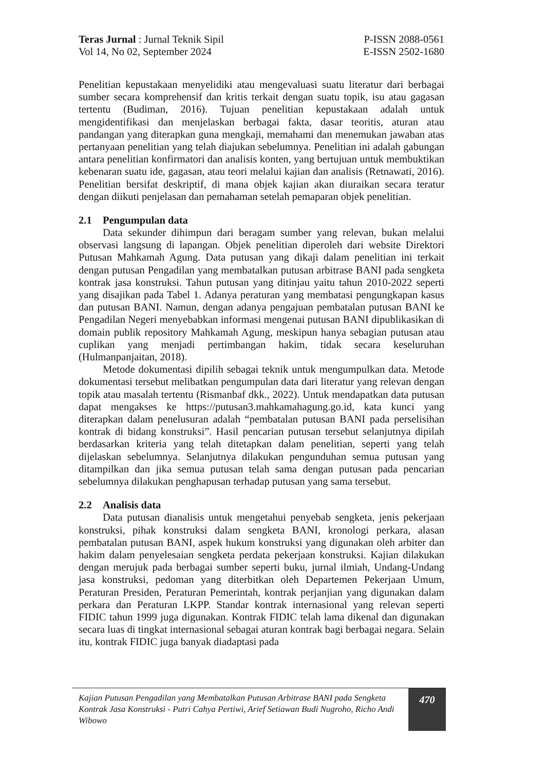Teras Jurnal : Jurnal Teknik Sipil
Vol 14, No 02, September 2024
P-ISSN 2088-0561
E-ISSN 2502-1680
Penelitian kepustakaan menyelidiki atau mengevaluasi suatu literatur dari berbagai sumber secara komprehensif dan kritis terkait dengan suatu topik, isu atau gagasan tertentu (Budiman, 2016). Tujuan penelitian kepustakaan adalah untuk mengidentifikasi dan menjelaskan berbagai fakta, dasar teoritis, aturan atau pandangan yang diterapkan guna mengkaji, memahami dan menemukan jawaban atas pertanyaan penelitian yang telah diajukan sebelumnya. Penelitian ini adalah gabungan antara penelitian konfirmatori dan analisis konten, yang bertujuan untuk membuktikan kebenaran suatu ide, gagasan, atau teori melalui kajian dan analisis (Retnawati, 2016). Penelitian bersifat deskriptif, di mana objek kajian akan diuraikan secara teratur dengan diikuti penjelasan dan pemahaman setelah pemaparan objek penelitian.
2.1 Pengumpulan data
Data sekunder dihimpun dari beragam sumber yang relevan, bukan melalui observasi langsung di lapangan. Objek penelitian diperoleh dari website Direktori Putusan Mahkamah Agung. Data putusan yang dikaji dalam penelitian ini terkait dengan putusan Pengadilan yang membatalkan putusan arbitrase BANI pada sengketa kontrak jasa konstruksi. Tahun putusan yang ditinjau yaitu tahun 2010-2022 seperti yang disajikan pada Tabel 1. Adanya peraturan yang membatasi pengungkapan kasus dan putusan BANI. Namun, dengan adanya pengajuan pembatalan putusan BANI ke Pengadilan Negeri menyebabkan informasi mengenai putusan BANI dipublikasikan di domain publik repository Mahkamah Agung, meskipun hanya sebagian putusan atau cuplikan yang menjadi pertimbangan hakim, tidak secara keseluruhan (Hulmanpanjaitan, 2018).
Metode dokumentasi dipilih sebagai teknik untuk mengumpulkan data. Metode dokumentasi tersebut melibatkan pengumpulan data dari literatur yang relevan dengan topik atau masalah tertentu (Rismanbaf dkk., 2022). Untuk mendapatkan data putusan dapat mengakses ke https://putusan3.mahkamahagung.go.id, kata kunci yang diterapkan dalam penelusuran adalah “pembatalan putusan BANI pada perselisihan kontrak di bidang konstruksi”. Hasil pencarian putusan tersebut selanjutnya dipilah berdasarkan kriteria yang telah ditetapkan dalam penelitian, seperti yang telah dijelaskan sebelumnya. Selanjutnya dilakukan pengunduhan semua putusan yang ditampilkan dan jika semua putusan telah sama dengan putusan pada pencarian sebelumnya dilakukan penghapusan terhadap putusan yang sama tersebut.
2.2 Analisis data
Data putusan dianalisis untuk mengetahui penyebab sengketa, jenis pekerjaan konstruksi, pihak konstruksi dalam sengketa BANI, kronologi perkara, alasan pembatalan putusan BANI, aspek hukum konstruksi yang digunakan oleh arbiter dan hakim dalam penyelesaian sengketa perdata pekerjaan konstruksi. Kajian dilakukan dengan merujuk pada berbagai sumber seperti buku, jurnal ilmiah, Undang-Undang jasa konstruksi, pedoman yang diterbitkan oleh Departemen Pekerjaan Umum, Peraturan Presiden, Peraturan Pemerintah, kontrak perjanjian yang digunakan dalam perkara dan Peraturan LKPP. Standar kontrak internasional yang relevan seperti FIDIC tahun 1999 juga digunakan. Kontrak FIDIC telah lama dikenal dan digunakan secara luas di tingkat internasional sebagai aturan kontrak bagi berbagai negara. Selain itu, kontrak FIDIC juga banyak diadaptasi pada
Kajian Putusan Pengadilan yang Membatalkan Putusan Arbitrase BANI pada Sengketa Kontrak Jasa Konstruksi - Putri Cahya Pertiwi, Arief Setiawan Budi Nugroho, Richo Andi Wibowo
470